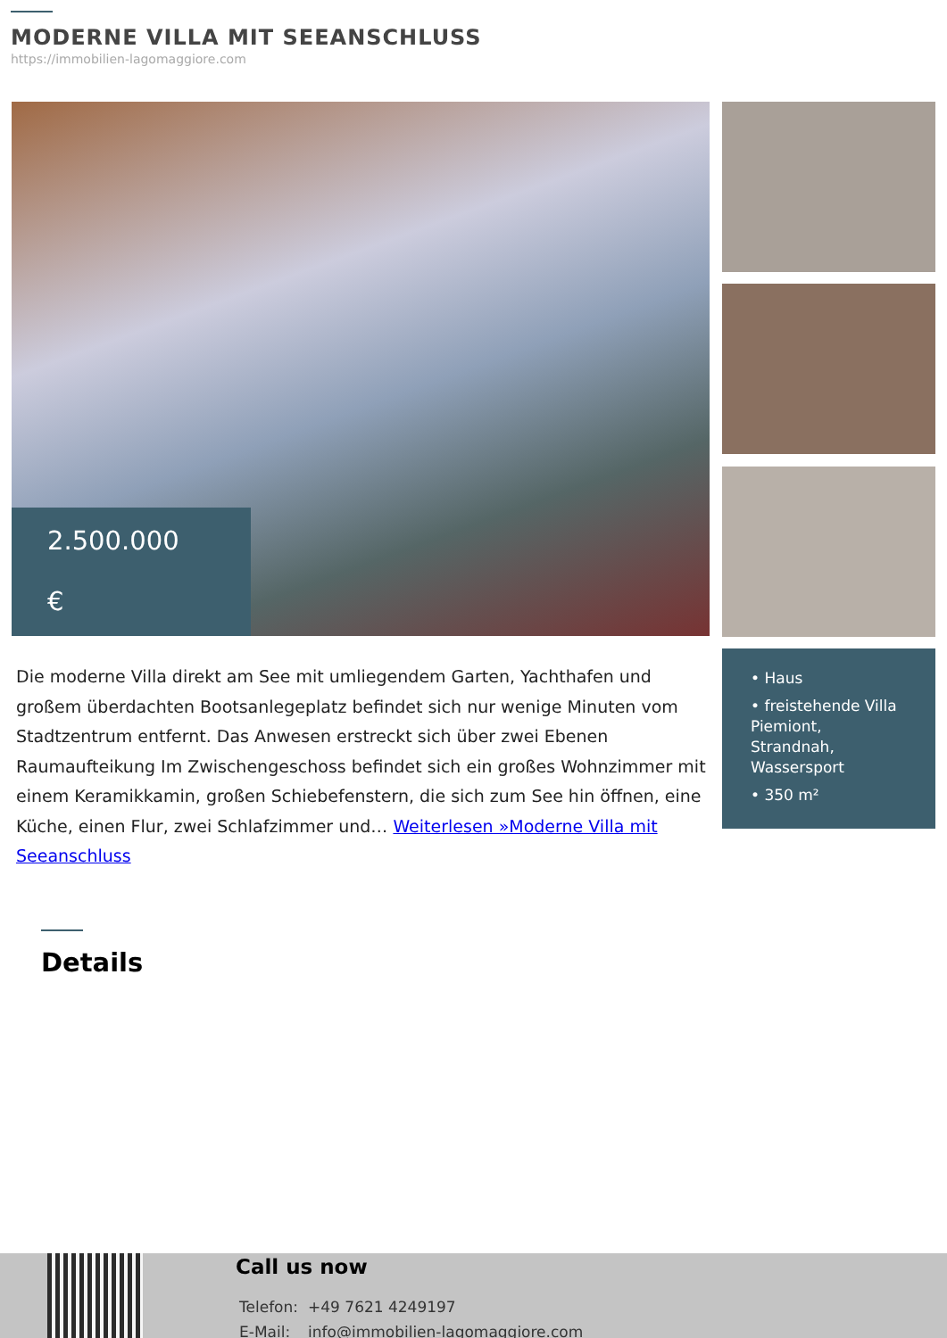MODERNE VILLA MIT SEEANSCHLUSS
https://immobilien-lagomaggiore.com
2.500.000
€
Die moderne Villa direkt am See mit umliegendem Garten, Yachthafen und großem überdachten Bootsanlegeplatz befindet sich nur wenige Minuten vom Stadtzentrum entfernt. Das Anwesen erstreckt sich über zwei Ebenen Raumaufteikung Im Zwischengeschoss befindet sich ein großes Wohnzimmer mit einem Keramikkamin, großen Schiebefenstern, die sich zum See hin öffnen, eine Küche, einen Flur, zwei Schlafzimmer und… Weiterlesen »Moderne Villa mit Seeanschluss
• Haus
• freistehende Villa Piemiont, Strandnah, Wassersport
• 350 m²
Details
Call us now
| Telefon: | +49 7621 4249197 |
| E-Mail: | info@immobilien-lagomaggiore.com |